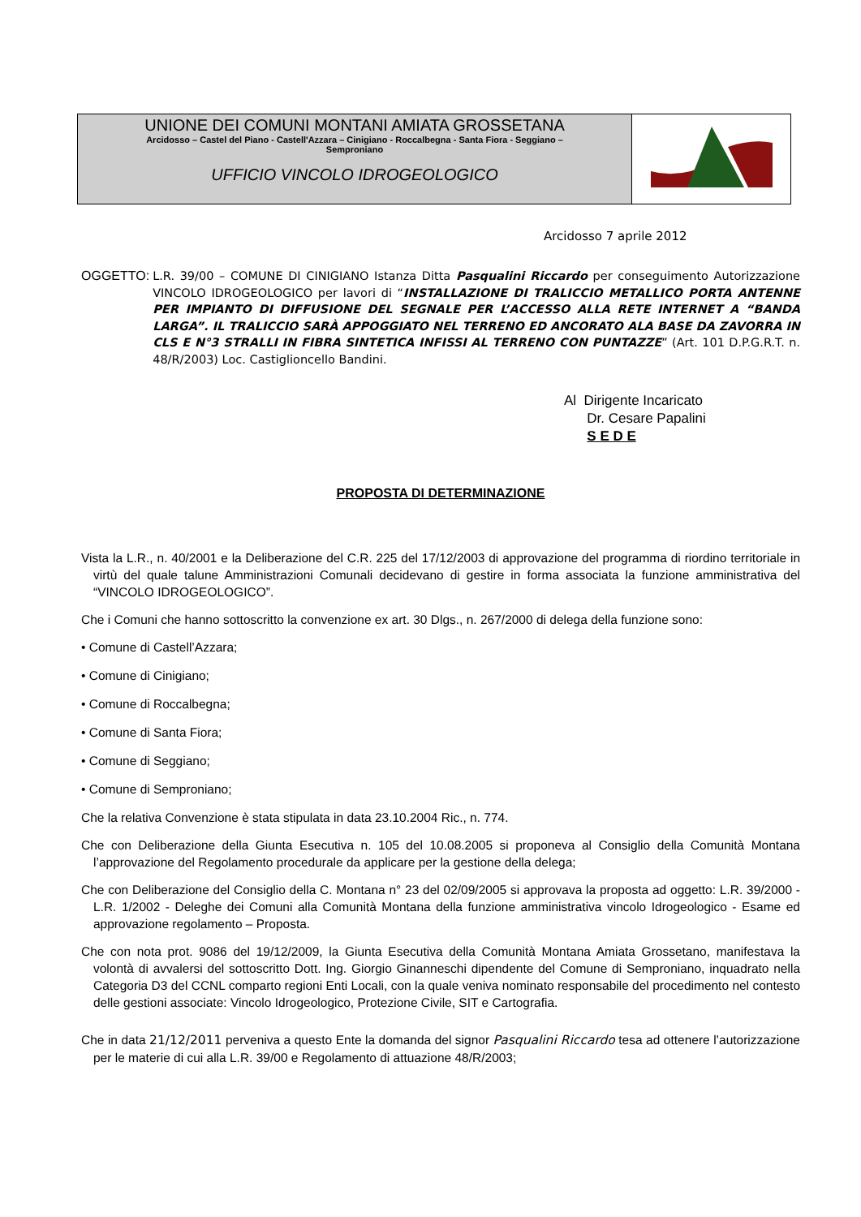UNIONE DEI COMUNI MONTANI AMIATA GROSSETANA
Arcidosso – Castel del Piano - Castell'Azzara – Cinigiano - Roccalbegna - Santa Fiora - Seggiano –
Semproniano
UFFICIO VINCOLO IDROGEOLOGICO
Arcidosso 7 aprile 2012
OGGETTO: L.R. 39/00 – COMUNE DI CINIGIANO Istanza Ditta Pasqualini Riccardo per conseguimento Autorizzazione VINCOLO IDROGEOLOGICO per lavori di “INSTALLAZIONE DI TRALICCIO METALLICO PORTA ANTENNE PER IMPIANTO DI DIFFUSIONE DEL SEGNALE PER L’ACCESSO ALLA RETE INTERNET A “BANDA LARGA”. IL TRALICCIO SARÀ APPOGGIATO NEL TERRENO ED ANCORATO ALA BASE DA ZAVORRA IN CLS E N°3 STRALLI IN FIBRA SINTETICA INFISSI AL TERRENO CON PUNTAZZE” (Art. 101 D.P.G.R.T. n. 48/R/2003) Loc. Castiglioncello Bandini.
Al Dirigente Incaricato
Dr. Cesare Papalini
S E D E
PROPOSTA DI DETERMINAZIONE
Vista la L.R., n. 40/2001 e la Deliberazione del C.R. 225 del 17/12/2003 di approvazione del programma di riordino territoriale in virtù del quale talune Amministrazioni Comunali decidevano di gestire in forma associata la funzione amministrativa del “VINCOLO IDROGEOLOGICO”.
Che i Comuni che hanno sottoscritto la convenzione ex art. 30 Dlgs., n. 267/2000 di delega della funzione sono:
• Comune di Castell’Azzara;
• Comune di Cinigiano;
• Comune di Roccalbegna;
• Comune di Santa Fiora;
• Comune di Seggiano;
• Comune di Semproniano;
Che la relativa Convenzione è stata stipulata in data 23.10.2004 Ric., n. 774.
Che con Deliberazione della Giunta Esecutiva n. 105 del 10.08.2005 si proponeva al Consiglio della Comunità Montana l’approvazione del Regolamento procedurale da applicare per la gestione della delega;
Che con Deliberazione del Consiglio della C. Montana n° 23 del 02/09/2005 si approvava la proposta ad oggetto: L.R. 39/2000 - L.R. 1/2002 - Deleghe dei Comuni alla Comunità Montana della funzione amministrativa vincolo Idrogeologico - Esame ed approvazione regolamento – Proposta.
Che con nota prot. 9086 del 19/12/2009, la Giunta Esecutiva della Comunità Montana Amiata Grossetano, manifestava la volontà di avvalersi del sottoscritto Dott. Ing. Giorgio Ginanneschi dipendente del Comune di Semproniano, inquadrato nella Categoria D3 del CCNL comparto regioni Enti Locali, con la quale veniva nominato responsabile del procedimento nel contesto delle gestioni associate: Vincolo Idrogeologico, Protezione Civile, SIT e Cartografia.
Che in data 21/12/2011 perveniva a questo Ente la domanda del signor Pasqualini Riccardo tesa ad ottenere l’autorizzazione per le materie di cui alla L.R. 39/00 e Regolamento di attuazione 48/R/2003;